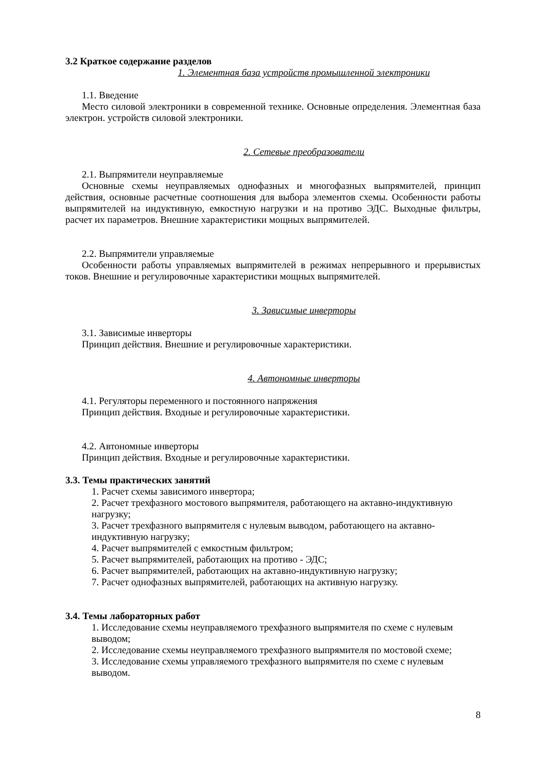3.2 Краткое содержание разделов
1. Элементная база устройств промышленной электроники
1.1. Введение
Место силовой электроники в современной технике. Основные определения. Элементная база электрон. устройств силовой электроники.
2. Сетевые преобразователи
2.1. Выпрямители неуправляемые
Основные схемы неуправляемых однофазных и многофазных выпрямителей, принцип действия, основные расчетные соотношения для выбора элементов схемы. Особенности работы выпрямителей на индуктивную, емкостную нагрузки и на противо ЭДС. Выходные фильтры, расчет их параметров. Внешние характеристики мощных выпрямителей.
2.2. Выпрямители управляемые
Особенности работы управляемых выпрямителей в режимах непрерывного и прерывистых токов. Внешние и регулировочные характеристики мощных выпрямителей.
3. Зависимые инверторы
3.1. Зависимые инверторы
Принцип действия. Внешние и регулировочные характеристики.
4. Автономные инверторы
4.1. Регуляторы переменного и постоянного напряжения
Принцип действия. Входные и регулировочные характеристики.
4.2. Автономные инверторы
Принцип действия. Входные и регулировочные характеристики.
3.3. Темы практических занятий
1. Расчет схемы зависимого инвертора;
2. Расчет трехфазного мостового выпрямителя, работающего на актавно-индуктивную нагрузку;
3. Расчет трехфазного выпрямителя с нулевым выводом, работающего на актавно-индуктивную нагрузку;
4. Расчет выпрямителей с емкостным фильтром;
5. Расчет выпрямителей, работающих на противо - ЭДС;
6. Расчет выпрямителей, работающих на актавно-индуктивную нагрузку;
7. Расчет однофазных выпрямителей, работающих на активную нагрузку.
3.4. Темы лабораторных работ
1. Исследование схемы неуправляемого трехфазного выпрямителя по схеме с нулевым выводом;
2. Исследование схемы неуправляемого трехфазного выпрямителя по мостовой схеме;
3. Исследование схемы управляемого трехфазного выпрямителя по схеме с нулевым выводом.
8